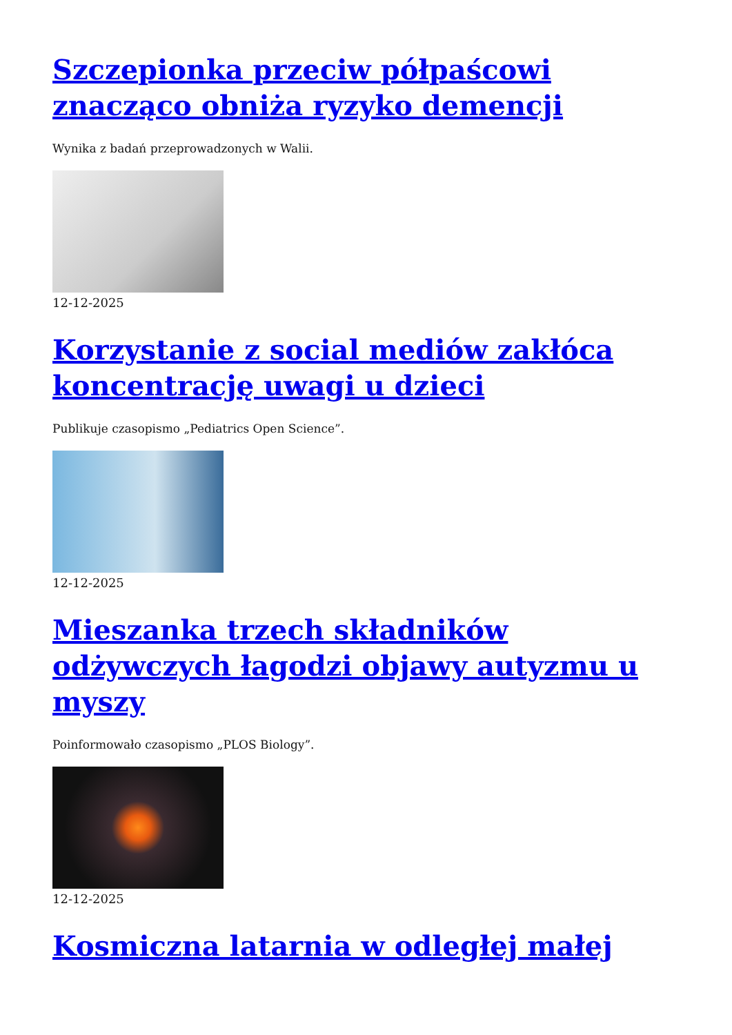Szczepionka przeciw półpaścowi znacząco obniża ryzyko demencji
Wynika z badań przeprowadzonych w Walii.
12-12-2025
Korzystanie z social mediów zakłóca koncentrację uwagi u dzieci
Publikuje czasopismo „Pediatrics Open Science”.
12-12-2025
Mieszanka trzech składników odżywczych łagodzi objawy autyzmu u myszy
Poinformowało czasopismo „PLOS Biology”.
12-12-2025
Kosmiczna latarnia w odległej małej